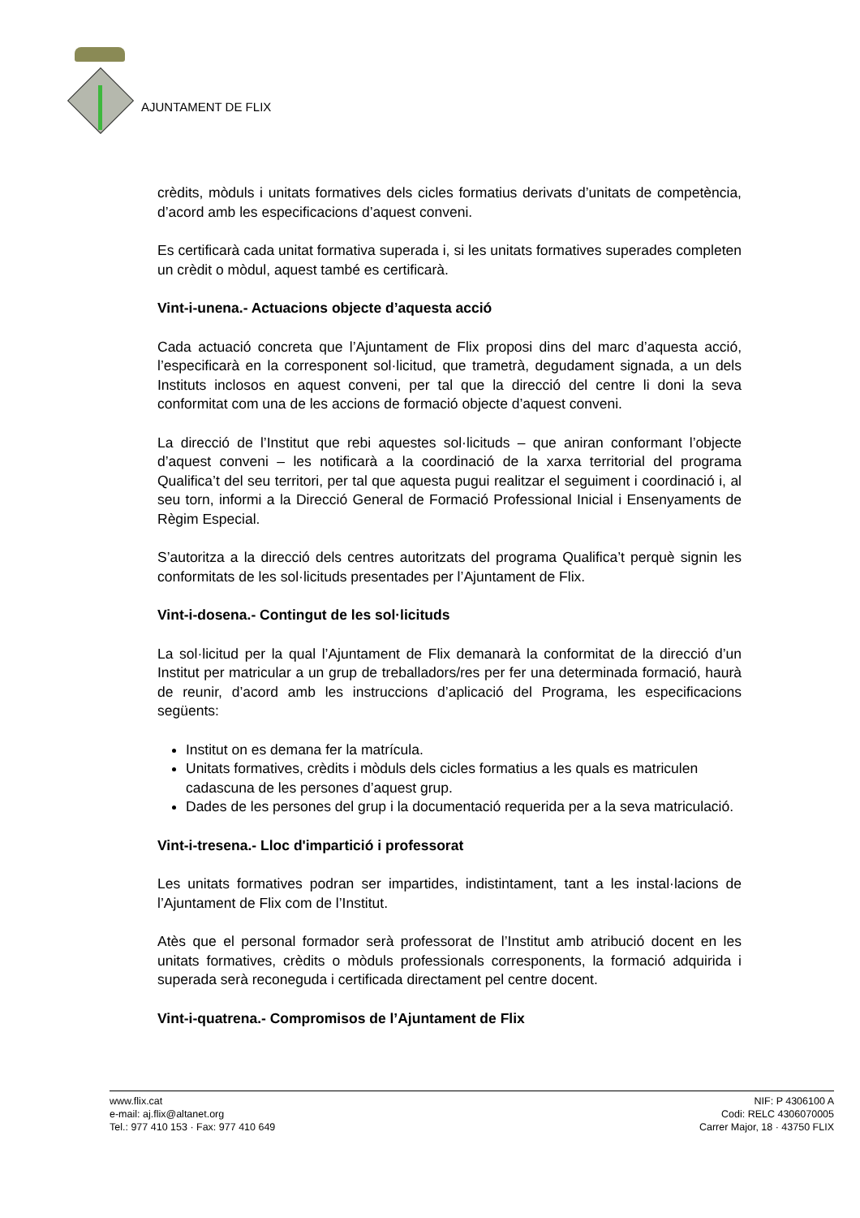AJUNTAMENT DE FLIX
crèdits, mòduls i unitats formatives dels cicles formatius derivats d’unitats de competència, d’acord amb les especificacions d’aquest conveni.
Es certificarà cada unitat formativa superada i, si les unitats formatives superades completen un crèdit o mòdul, aquest també es certificarà.
Vint-i-unena.- Actuacions objecte d’aquesta acció
Cada actuació concreta que l’Ajuntament de Flix proposi dins del marc d’aquesta acció, l’especificarà en la corresponent sol·licitud, que trametrà, degudament signada, a un dels Instituts inclosos en aquest conveni, per tal que la direcció del centre li doni la seva conformitat com una de les accions de formació objecte d’aquest conveni.
La direcció de l’Institut que rebi aquestes sol·licituds – que aniran conformant l’objecte d’aquest conveni – les notificarà a la coordinació de la xarxa territorial del programa Qualifica’t del seu territori, per tal que aquesta pugui realitzar el seguiment i coordinació i, al seu torn, informi a la Direcció General de Formació Professional Inicial i Ensenyaments de Règim Especial.
S’autoritza a la direcció dels centres autoritzats del programa Qualifica’t perquè signin les conformitats de les sol·licituds presentades per l’Ajuntament de Flix.
Vint-i-dosena.- Contingut de les sol·licituds
La sol·licitud per la qual l’Ajuntament de Flix demanarà la conformitat de la direcció d’un Institut per matricular a un grup de treballadors/res per fer una determinada formació, haurà de reunir, d’acord amb les instruccions d’aplicació del Programa, les especificacions següents:
Institut on es demana fer la matrícula.
Unitats formatives, crèdits i mòduls dels cicles formatius a les quals es matriculen cadascuna de les persones d’aquest grup.
Dades de les persones del grup i la documentació requerida per a la seva matriculació.
Vint-i-tresena.- Lloc d'impartició i professorat
Les unitats formatives podran ser impartides, indistintament, tant a les instal·lacions de l’Ajuntament de Flix com de l’Institut.
Atès que el personal formador serà professorat de l’Institut amb atribució docent en les unitats formatives, crèdits o mòduls professionals corresponents, la formació adquirida i superada serà reconeguda i certificada directament pel centre docent.
Vint-i-quatrena.- Compromisos de l’Ajuntament de Flix
www.flix.cat
e-mail: aj.flix@altanet.org
Tel.: 977 410 153 · Fax: 977 410 649
NIF: P 4306100 A
Codi: RELC 4306070005
Carrer Major, 18 · 43750 FLIX